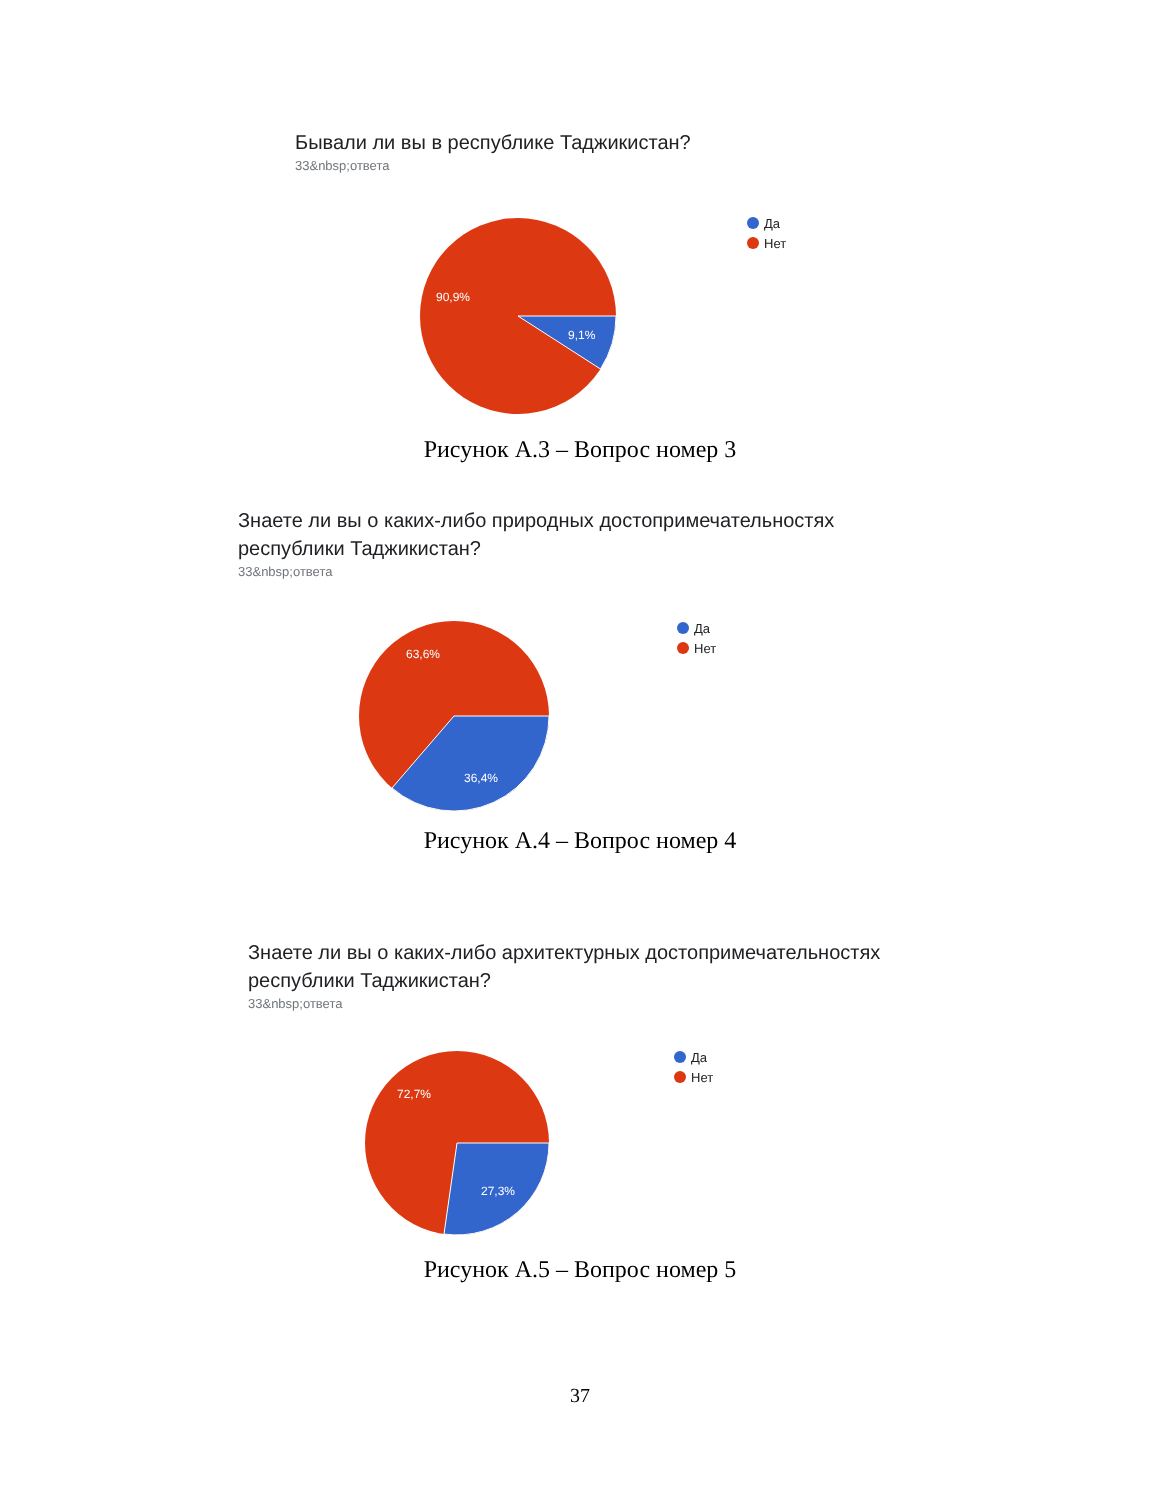Бывали ли вы в республике Таджикистан?
33&nbsp;ответа
90,9%
9,1%
Да
Нет
Рисунок А.3 – Вопрос номер 3
Знаете ли вы о каких-либо природных достопримечательностях
республики Таджикистан?
33&nbsp;ответа
63,6%
36,4%
Да
Нет
Рисунок А.4 – Вопрос номер 4
Знаете ли вы о каких-либо архитектурных достопримечательностях
республики Таджикистан?
33&nbsp;ответа
72,7%
27,3%
Да
Нет
Рисунок А.5 – Вопрос номер 5
37